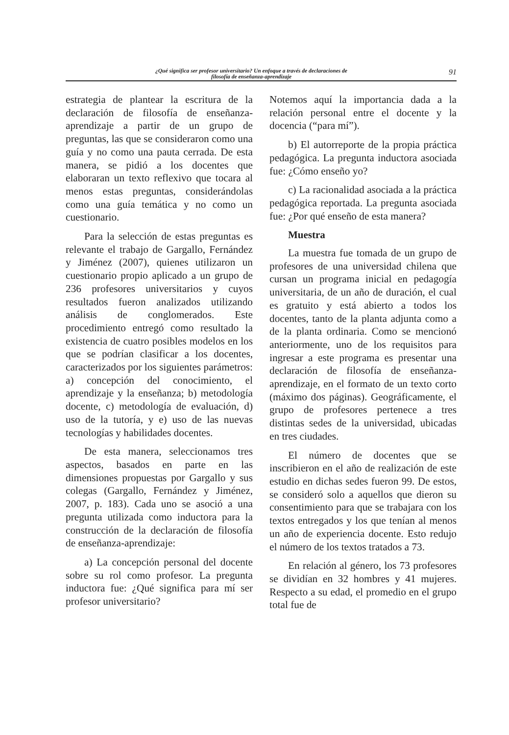¿Qué significa ser profesor universitario? Un enfoque a través de declaraciones de
filosofía de enseñanza-aprendizaje
91
estrategia de plantear la escritura de la declaración de filosofía de enseñanza-aprendizaje a partir de un grupo de preguntas, las que se consideraron como una guía y no como una pauta cerrada. De esta manera, se pidió a los docentes que elaboraran un texto reflexivo que tocara al menos estas preguntas, considerándolas como una guía temática y no como un cuestionario.
Para la selección de estas preguntas es relevante el trabajo de Gargallo, Fernández y Jiménez (2007), quienes utilizaron un cuestionario propio aplicado a un grupo de 236 profesores universitarios y cuyos resultados fueron analizados utilizando análisis de conglomerados. Este procedimiento entregó como resultado la existencia de cuatro posibles modelos en los que se podrían clasificar a los docentes, caracterizados por los siguientes parámetros: a) concepción del conocimiento, el aprendizaje y la enseñanza; b) metodología docente, c) metodología de evaluación, d) uso de la tutoría, y e) uso de las nuevas tecnologías y habilidades docentes.
De esta manera, seleccionamos tres aspectos, basados en parte en las dimensiones propuestas por Gargallo y sus colegas (Gargallo, Fernández y Jiménez, 2007, p. 183). Cada uno se asoció a una pregunta utilizada como inductora para la construcción de la declaración de filosofía de enseñanza-aprendizaje:
a) La concepción personal del docente sobre su rol como profesor. La pregunta inductora fue: ¿Qué significa para mí ser profesor universitario?
Notemos aquí la importancia dada a la relación personal entre el docente y la docencia (“para mí”).
b) El autorreporte de la propia práctica pedagógica. La pregunta inductora asociada fue: ¿Cómo enseño yo?
c) La racionalidad asociada a la práctica pedagógica reportada. La pregunta asociada fue: ¿Por qué enseño de esta manera?
Muestra
La muestra fue tomada de un grupo de profesores de una universidad chilena que cursan un programa inicial en pedagogía universitaria, de un año de duración, el cual es gratuito y está abierto a todos los docentes, tanto de la planta adjunta como a de la planta ordinaria. Como se mencionó anteriormente, uno de los requisitos para ingresar a este programa es presentar una declaración de filosofía de enseñanza-aprendizaje, en el formato de un texto corto (máximo dos páginas). Geográficamente, el grupo de profesores pertenece a tres distintas sedes de la universidad, ubicadas en tres ciudades.
El número de docentes que se inscribieron en el año de realización de este estudio en dichas sedes fueron 99. De estos, se consideró solo a aquellos que dieron su consentimiento para que se trabajara con los textos entregados y los que tenían al menos un año de experiencia docente. Esto redujo el número de los textos tratados a 73.
En relación al género, los 73 profesores se dividían en 32 hombres y 41 mujeres. Respecto a su edad, el promedio en el grupo total fue de